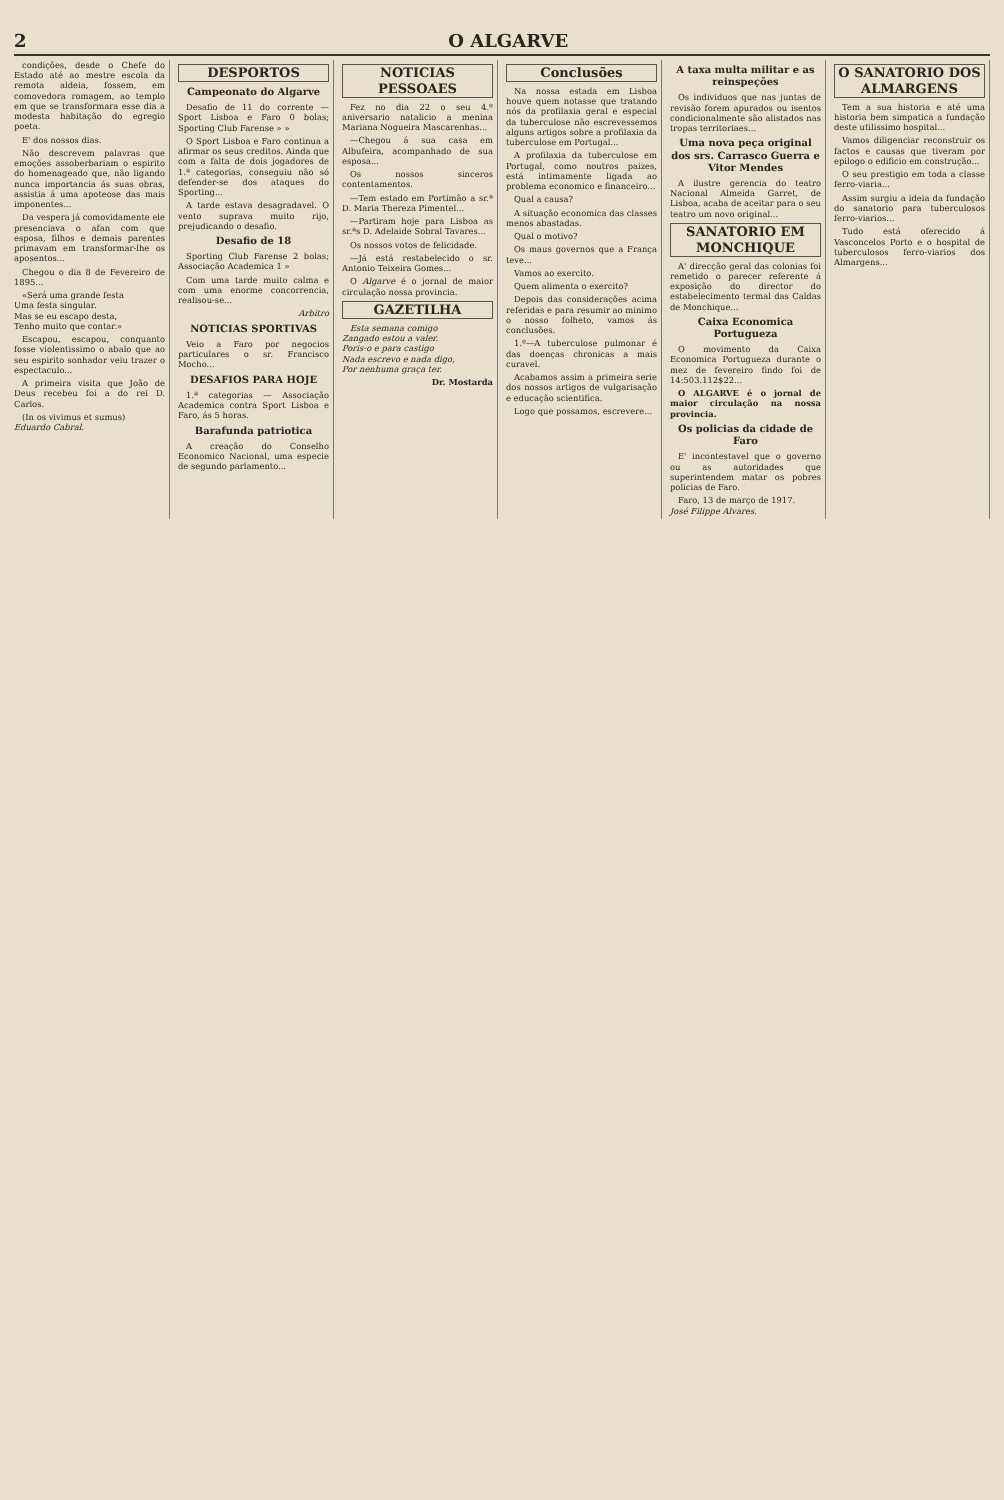2 O ALGARVE
condições, desde o Chefe do Estado até ao mestre escola da remota aldeia, fossem, em comovedora romagem, ao templo em que se transformara esse dia a modesta habitação do egregio poeta.
E' dos nossos dias.
Não descrevem palavras que emoções assoberbariam o espirito do homenageado que, não ligando nunca importancia ás suas obras, assistia á uma apoteose das mais imponentes...
Da vespera já comovidamente ele presenciava o afan com que esposa, filhos e demais parentes primavam em transformar-lhe os aposentos...
Chegou o dia 8 de Fevereiro de 1895...
«Será uma grande festa
Uma festa singular.
Mas se eu escapo desta,
Tenho muito que contar.»
Escapou, escapou, conquanto fosse violentissimo o abalo que ao seu espirito sonhador veiu trazer o espectaculo...
A primeira visita que João de Deus recebeu foi a do rei D. Carlos.
(In os vivimus et sumus)
Eduardo Cabral.
DESPORTOS
Campeonato do Algarve
Desafio de 11 do corrente — Sport Lisboa e Faro 0 bolas; Sporting Club Farense » »
O Sport Lisboa e Faro continua a afirmar os seus creditos. Ainda que com a falta de dois jogadores de 1.ª categorias, conseguiu não só defender-se dos ataques do Sporting...
A tarde estava desagradavel. O vento suprava muito rijo, prejudicando o desafio.
Desafio de 18
Sporting Club Farense 2 bolas; Associação Academica 1 »
Com uma tarde muito calma e com uma enorme concorrencia, realisou-se...
Arbitro
NOTICIAS SPORTIVAS
Veio a Faro por negocios particulares o sr. Francisco Mocho...
DESAFIOS PARA HOJE
1.ª categorias — Associação Academica contra Sport Lisboa e Faro, ás 5 horas.
Barafunda patriotica
A creação do Conselho Economico Nacional, uma especie de segundo parlamento...
NOTICIAS PESSOAES
Fez no dia 22 o seu 4.º aniversario natalicio a menina Mariana Nogueira Mascarenhas...
—Chegou á sua casa em Albufeira, acompanhado de sua esposa...
Os nossos sinceros contentamentos.
—Tem estado em Portimão a sr.ª D. Maria Thereza Pimentel...
—Partiram hoje para Lisboa as sr.ªs D. Adelaide Sobral Tavares...
Os nossos votos de felicidade.
—Já está restabelecido o sr. Antonio Teixeira Gomes...
O Algarve é o jornal de maior circulação nossa provincia.
GAZETILHA
Esta semana comigo
Zangado estou a valer.
Poris-o e para castigo
Nada escrevo e nada digo,
Por nenhuma graça ter.
Dr. Mostarda
Conclusões
Na nossa estada em Lisboa houve quem notasse que tratando nós da profilaxia geral e especial da tuberculose não escrevessemos alguns artigos sobre a profilaxia da tuberculose em Portugal...
A profilaxia da tuberculose em Portugal, como noutros paizes, está intimamente ligada ao problema economico e financeiro...
Qual a causa?
A situação economica das classes menos abastadas.
Qual o motivo?
Os maus governos que a França teve...
Vamos ao exercito.
Quem alimenta o exercito?
Depois das considerações acima referidas e para resumir ao minimo o nosso folheto, vamos ás conclusões.
1.º—A tuberculose pulmonar é das doenças chronicas a mais curavel.
Acabamos assim a primeira serie dos nossos artigos de vulgarisação e educação scientifica.
Logo que possamos, escrevere...
A taxa multa militar e as reinspeções
Os individuos que nas juntas de revisão forem apurados ou isentos condicionalmente são alistados nas tropas territoriaes...
Uma nova peça original dos srs. Carrasco Guerra e Vitor Mendes
A ilustre gerencia do teatro Nacional Almeida Garret, de Lisboa, acaba de aceitar para o seu teatro um novo original...
SANATORIO EM MONCHIQUE
A' direcção geral das colonias foi remetido o parecer referente á exposição do director do estabelecimento termal das Caldas de Monchique...
Caixa Economica Portugueza
O movimento da Caixa Economica Portugueza durante o mez de fevereiro findo foi de 14:503.112$22...
O ALGARVE é o jornal de maior circulação na nossa provincia.
Os policias da cidade de Faro
E' incontestavel que o governo ou as autoridades que superintendem matar os pobres policias de Faro.
Faro, 13 de março de 1917.
José Filippe Alvares.
O SANATORIO DOS ALMARGENS
Tem a sua historia e até uma historia bem simpatica a fundação deste utilissimo hospital...
Vamos diligenciar reconstruir os factos e causas que tiveram por epilogo o edificio em construção...
O seu prestigio em toda a classe ferro-viaria...
Assim surgiu a ideia da fundação do sanatorio para tuberculosos ferro-viarios...
Tudo está oferecido á Vasconcelos Porto e o hospital de tuberculosos ferro-viarios dos Almargens...